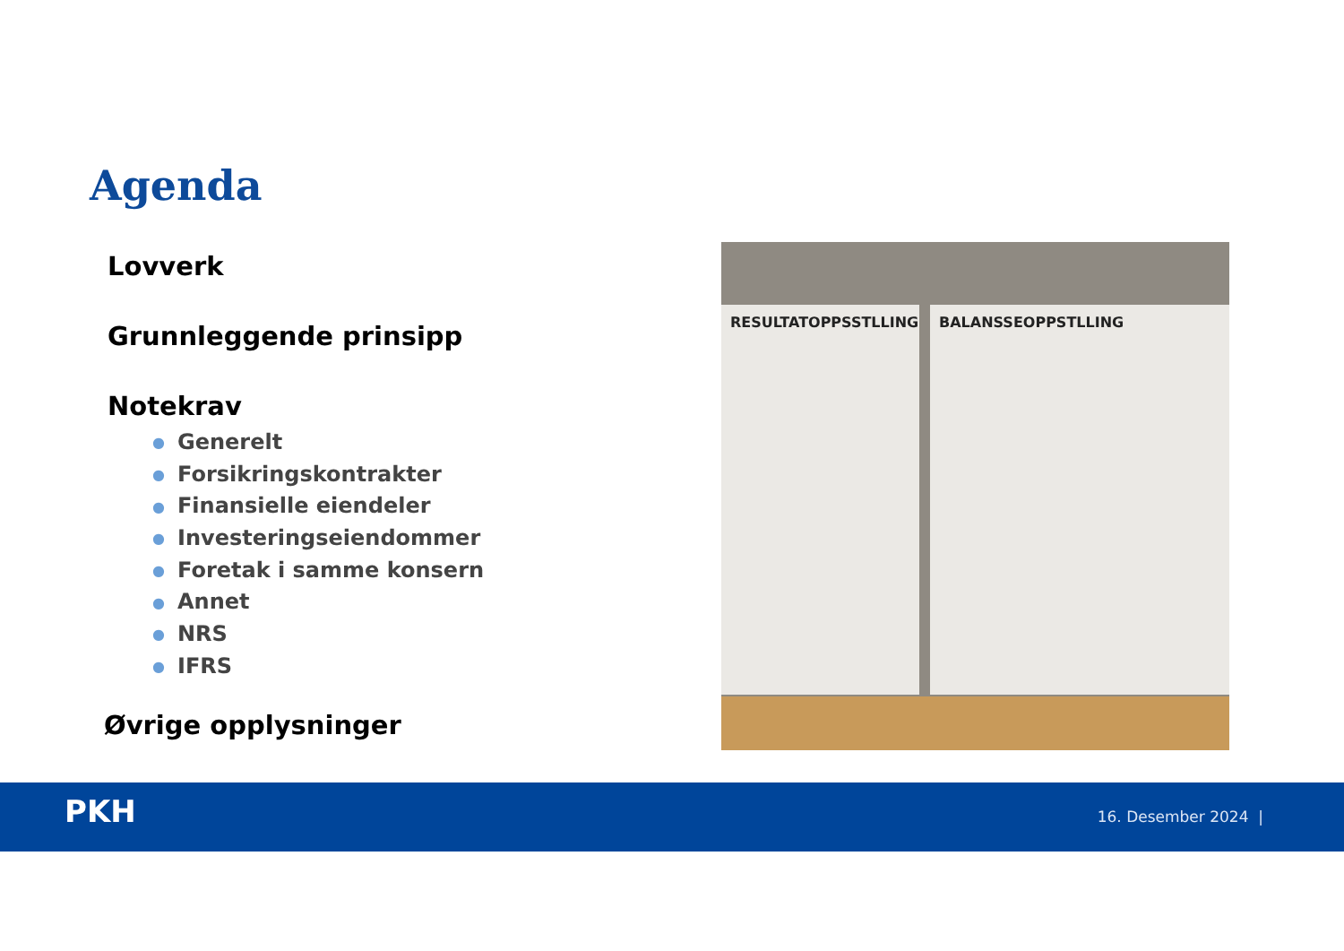Agenda
Lovverk
Grunnleggende prinsipp
Notekrav
● Generelt
● Forsikringskontrakter
● Finansielle eiendeler
● Investeringseiendommer
● Foretak i samme konsern
● Annet
● NRS
● IFRS
Øvrige opplysninger
RESULTATOPPSSTLLING BALANSSEOPPSTLLING
PKH 16. Desember 2024 |